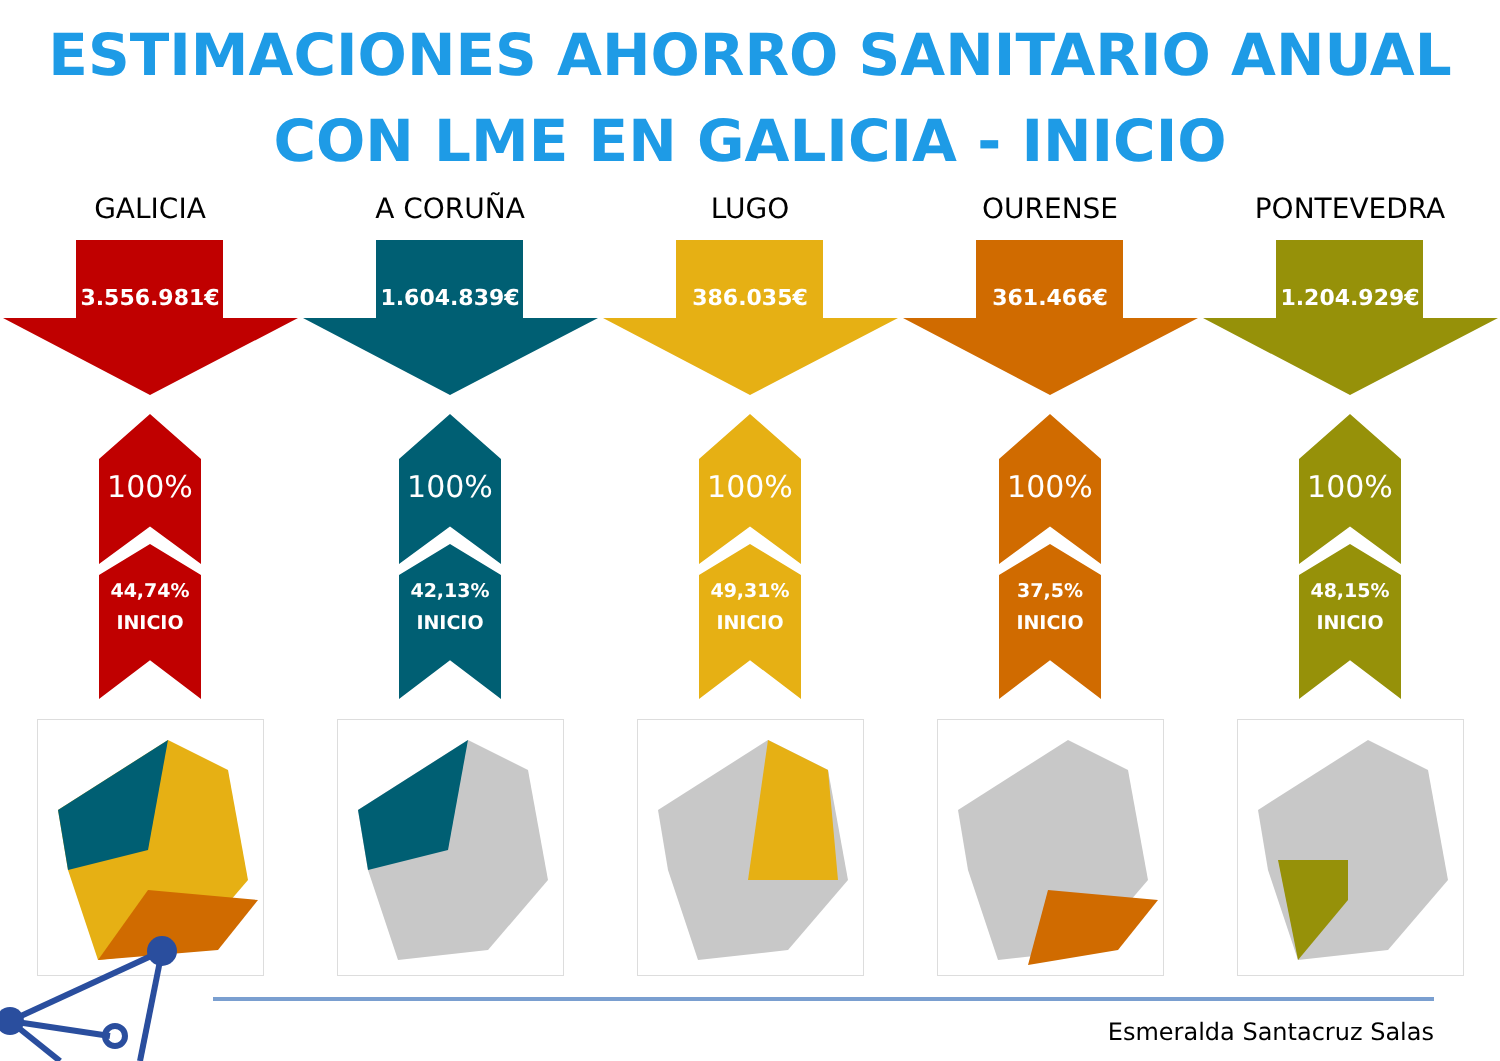ESTIMACIONES AHORRO SANITARIO ANUAL
CON LME EN GALICIA - INICIO
GALICIA
3.556.981€
100%
44,74%
INICIO
A CORUÑA
1.604.839€
100%
42,13%
INICIO
LUGO
386.035€
100%
49,31%
INICIO
OURENSE
361.466€
100%
37,5%
INICIO
PONTEVEDRA
1.204.929€
100%
48,15%
INICIO
Esmeralda Santacruz Salas